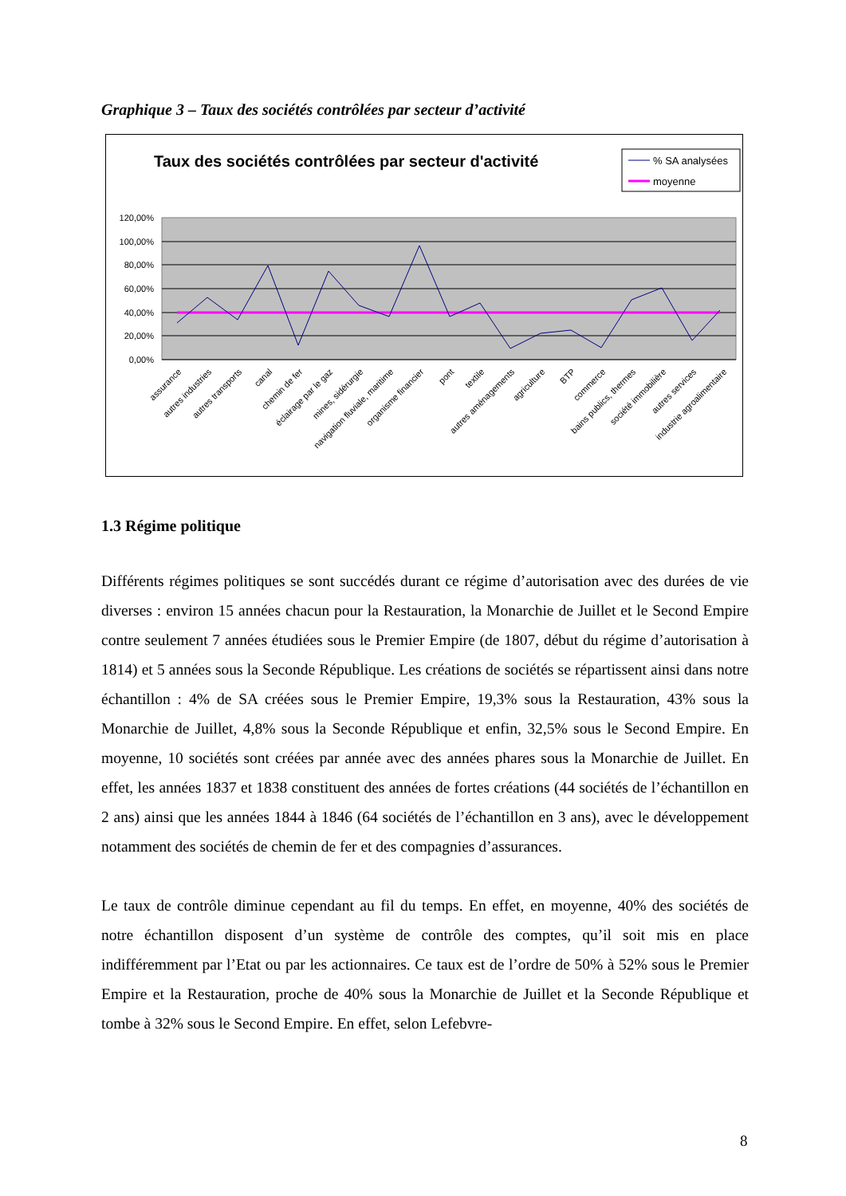Graphique 3 – Taux des sociétés contrôlées par secteur d’activité
Taux des sociétés contrôlées par secteur d'activité
% SA analysées
moyenne
120,00%
100,00%
80,00%
60,00%
40,00%
20,00%
0,00%
assurance
autres industries
autres transports
canal
chemin de fer
éclairage par le gaz
mines, sidérurgie
navigation fluviale, maritime
organisme financier
pont
textile
autres aménagements
agriculture
BTP
commerce
bains publics, thermes
société immobilière
autres services
industrie agroalimentaire
1.3 Régime politique
Différents régimes politiques se sont succédés durant ce régime d’autorisation avec des durées de vie diverses : environ 15 années chacun pour la Restauration, la Monarchie de Juillet et le Second Empire contre seulement 7 années étudiées sous le Premier Empire (de 1807, début du régime d’autorisation à 1814) et 5 années sous la Seconde République. Les créations de sociétés se répartissent ainsi dans notre échantillon : 4% de SA créées sous le Premier Empire, 19,3% sous la Restauration, 43% sous la Monarchie de Juillet, 4,8% sous la Seconde République et enfin, 32,5% sous le Second Empire. En moyenne, 10 sociétés sont créées par année avec des années phares sous la Monarchie de Juillet. En effet, les années 1837 et 1838 constituent des années de fortes créations (44 sociétés de l’échantillon en 2 ans) ainsi que les années 1844 à 1846 (64 sociétés de l’échantillon en 3 ans), avec le développement notamment des sociétés de chemin de fer et des compagnies d’assurances.
Le taux de contrôle diminue cependant au fil du temps. En effet, en moyenne, 40% des sociétés de notre échantillon disposent d’un système de contrôle des comptes, qu’il soit mis en place indifféremment par l’Etat ou par les actionnaires. Ce taux est de l’ordre de 50% à 52% sous le Premier Empire et la Restauration, proche de 40% sous la Monarchie de Juillet et la Seconde République et tombe à 32% sous le Second Empire. En effet, selon Lefebvre-
8